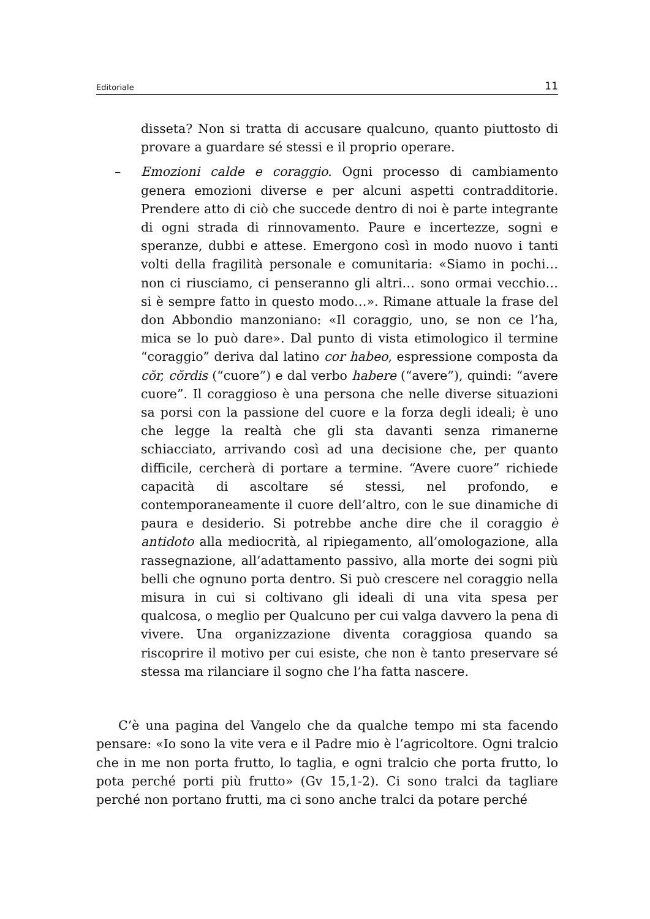Editoriale 11
disseta? Non si tratta di accusare qualcuno, quanto piuttosto di provare a guardare sé stessi e il proprio operare.
– Emozioni calde e coraggio. Ogni processo di cambiamento genera emozioni diverse e per alcuni aspetti contradditorie. Prendere atto di ciò che succede dentro di noi è parte integrante di ogni strada di rinnovamento. Paure e incertezze, sogni e speranze, dubbi e attese. Emergono così in modo nuovo i tanti volti della fragilità personale e comunitaria: «Siamo in pochi… non ci riusciamo, ci penseranno gli altri… sono ormai vecchio… si è sempre fatto in questo modo…». Rimane attuale la frase del don Abbondio manzoniano: «Il coraggio, uno, se non ce l’ha, mica se lo può dare». Dal punto di vista etimologico il termine “coraggio” deriva dal latino cor habeo, espressione composta da cŏr, cŏrdis (“cuore”) e dal verbo habere (“avere”), quindi: “avere cuore”. Il coraggioso è una persona che nelle diverse situazioni sa porsi con la passione del cuore e la forza degli ideali; è uno che legge la realtà che gli sta davanti senza rimanerne schiacciato, arrivando così ad una decisione che, per quanto difficile, cercherà di portare a termine. “Avere cuore” richiede capacità di ascoltare sé stessi, nel profondo, e contemporaneamente il cuore dell’altro, con le sue dinamiche di paura e desiderio. Si potrebbe anche dire che il coraggio è antidoto alla mediocrità, al ripiegamento, all’omologazione, alla rassegnazione, all’adattamento passivo, alla morte dei sogni più belli che ognuno porta dentro. Si può crescere nel coraggio nella misura in cui si coltivano gli ideali di una vita spesa per qualcosa, o meglio per Qualcuno per cui valga davvero la pena di vivere. Una organizzazione diventa coraggiosa quando sa riscoprire il motivo per cui esiste, che non è tanto preservare sé stessa ma rilanciare il sogno che l’ha fatta nascere.
C’è una pagina del Vangelo che da qualche tempo mi sta facendo pensare: «Io sono la vite vera e il Padre mio è l’agricoltore. Ogni tralcio che in me non porta frutto, lo taglia, e ogni tralcio che porta frutto, lo pota perché porti più frutto» (Gv 15,1-2). Ci sono tralci da tagliare perché non portano frutti, ma ci sono anche tralci da potare perché